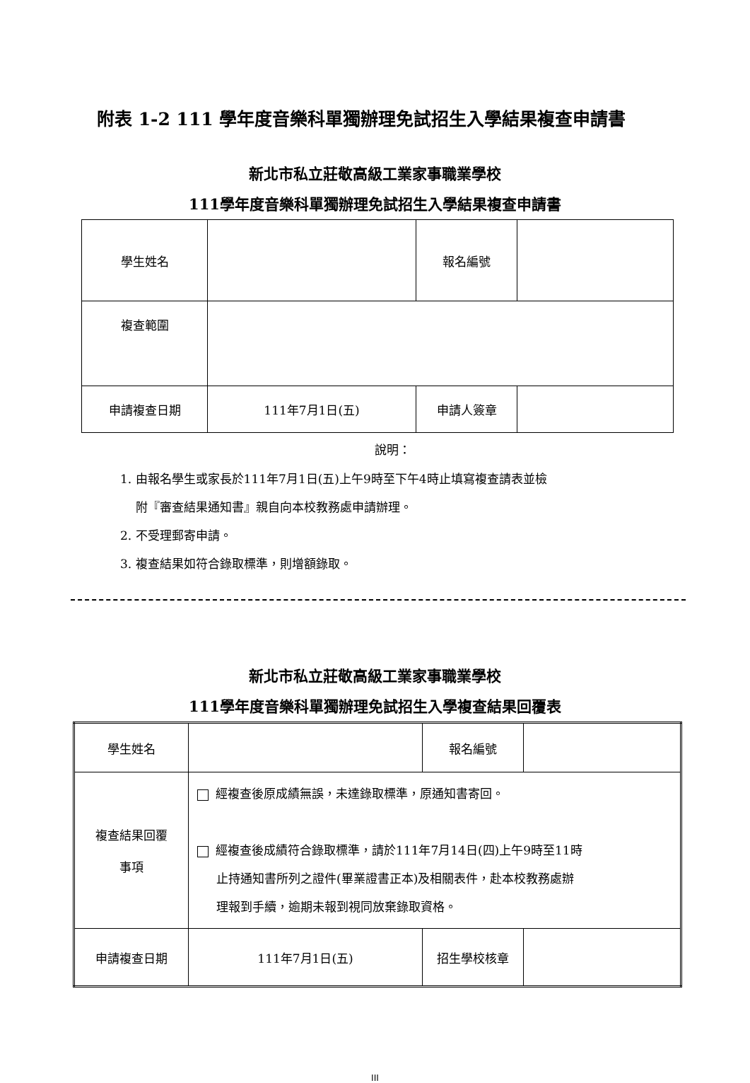附表 1-2 111 學年度音樂科單獨辦理免試招生入學結果複查申請書
新北市私立莊敬高級工業家事職業學校
111學年度音樂科單獨辦理免試招生入學結果複查申請書
| 學生姓名 | | 報名編號 | |
| 複查範圍 | | | |
| 申請複查日期 | 111年7月1日(五) | 申請人簽章 | |
說明：
1. 由報名學生或家長於111年7月1日(五)上午9時至下午4時止填寫複查請表並檢
附『審查結果通知書』親自向本校教務處申請辦理。
2. 不受理郵寄申請。
3. 複查結果如符合錄取標準，則增額錄取。
新北市私立莊敬高級工業家事職業學校
111學年度音樂科單獨辦理免試招生入學複查結果回覆表
| 學生姓名 | | 報名編號 | |
| 複查結果回覆 事項 | 經複查後原成績無誤，未達錄取標準，原通知書寄回。 經複查後成績符合錄取標準，請於111年7月14日(四)上午9時至11時 止持通知書所列之證件(畢業證書正本)及相關表件，赴本校教務處辦 理報到手續，逾期未報到視同放棄錄取資格。 | | |
| 申請複查日期 | 111年7月1日(五) | 招生學校核章 | |
III